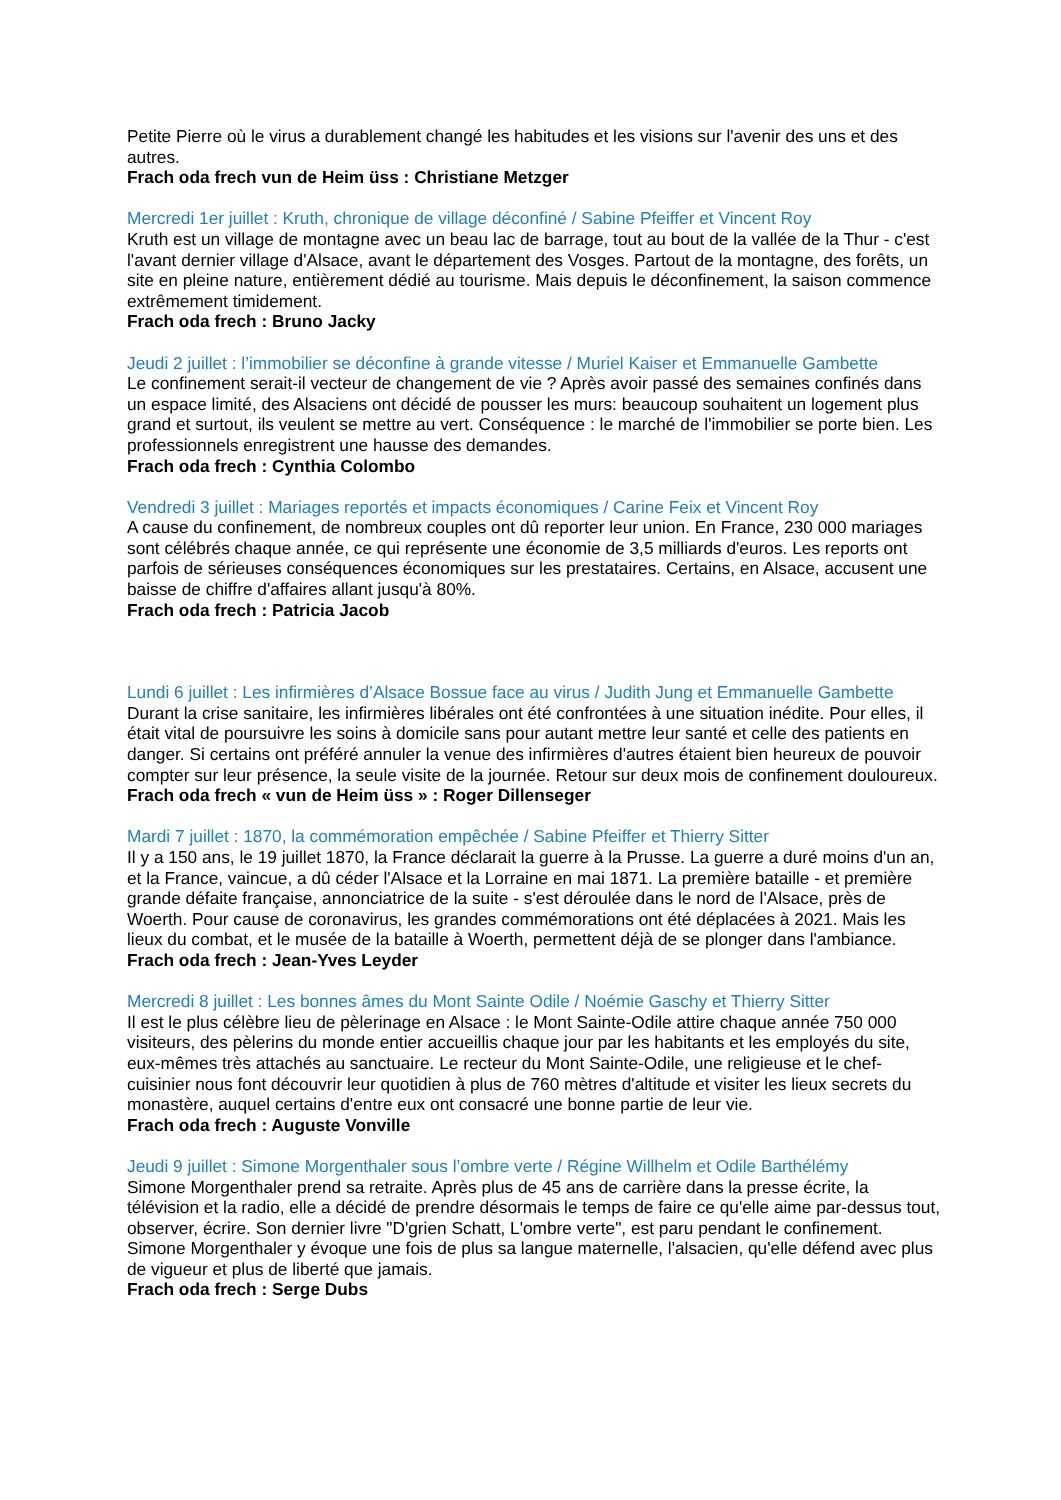Petite Pierre où le virus a durablement changé les habitudes et les visions sur l'avenir des uns et des autres.
Frach oda frech vun de Heim üss : Christiane Metzger
Mercredi 1er juillet : Kruth, chronique de village déconfiné / Sabine Pfeiffer et Vincent Roy
Kruth est un village de montagne avec un beau lac de barrage, tout au bout de la vallée de la Thur - c'est l'avant dernier village d'Alsace, avant le département des Vosges. Partout de la montagne, des forêts, un site en pleine nature, entièrement dédié au tourisme. Mais depuis le déconfinement, la saison commence extrêmement timidement.
Frach oda frech : Bruno Jacky
Jeudi 2 juillet : l’immobilier se déconfine à grande vitesse / Muriel Kaiser et Emmanuelle Gambette
Le confinement serait-il vecteur de changement de vie ? Après avoir passé des semaines confinés dans un espace limité, des Alsaciens ont décidé de pousser les murs: beaucoup souhaitent un logement plus grand et surtout, ils veulent se mettre au vert. Conséquence : le marché de l'immobilier se porte bien. Les professionnels enregistrent une hausse des demandes.
Frach oda frech : Cynthia Colombo
Vendredi 3 juillet : Mariages reportés et impacts économiques / Carine Feix et Vincent Roy
A cause du confinement, de nombreux couples ont dû reporter leur union. En France, 230 000 mariages sont célébrés chaque année, ce qui représente une économie de 3,5 milliards d'euros. Les reports ont parfois de sérieuses conséquences économiques sur les prestataires. Certains, en Alsace, accusent une baisse de chiffre d'affaires allant jusqu'à 80%.
Frach oda frech : Patricia Jacob
Lundi 6 juillet : Les infirmières d’Alsace Bossue face au virus / Judith Jung et Emmanuelle Gambette
Durant la crise sanitaire, les infirmières libérales ont été confrontées à une situation inédite. Pour elles, il était vital de poursuivre les soins à domicile sans pour autant mettre leur santé et celle des patients en danger. Si certains ont préféré annuler la venue des infirmières d'autres étaient bien heureux de pouvoir compter sur leur présence, la seule visite de la journée. Retour sur deux mois de confinement douloureux.
Frach oda frech « vun de Heim üss » : Roger Dillenseger
Mardi 7 juillet : 1870, la commémoration empêchée / Sabine Pfeiffer et Thierry Sitter
Il y a 150 ans, le 19 juillet 1870, la France déclarait la guerre à la Prusse. La guerre a duré moins d'un an, et la France, vaincue, a dû céder l'Alsace et la Lorraine en mai 1871. La première bataille - et première grande défaite française, annonciatrice de la suite - s'est déroulée dans le nord de l'Alsace, près de Woerth. Pour cause de coronavirus, les grandes commémorations ont été déplacées à 2021. Mais les lieux du combat, et le musée de la bataille à Woerth, permettent déjà de se plonger dans l'ambiance.
Frach oda frech : Jean-Yves Leyder
Mercredi 8 juillet : Les bonnes âmes du Mont Sainte Odile / Noémie Gaschy et Thierry Sitter
Il est le plus célèbre lieu de pèlerinage en Alsace : le Mont Sainte-Odile attire chaque année 750 000 visiteurs, des pèlerins du monde entier accueillis chaque jour par les habitants et les employés du site, eux-mêmes très attachés au sanctuaire. Le recteur du Mont Sainte-Odile, une religieuse et le chef-cuisinier nous font découvrir leur quotidien à plus de 760 mètres d'altitude et visiter les lieux secrets du monastère, auquel certains d'entre eux ont consacré une bonne partie de leur vie.
Frach oda frech : Auguste Vonville
Jeudi 9 juillet : Simone Morgenthaler sous l’ombre verte / Régine Willhelm et Odile Barthélémy
Simone Morgenthaler prend sa retraite. Après plus de 45 ans de carrière dans la presse écrite, la télévision et la radio, elle a décidé de prendre désormais le temps de faire ce qu'elle aime par-dessus tout, observer, écrire. Son dernier livre "D'grien Schatt, L'ombre verte", est paru pendant le confinement. Simone Morgenthaler y évoque une fois de plus sa langue maternelle, l'alsacien, qu'elle défend avec plus de vigueur et plus de liberté que jamais.
Frach oda frech : Serge Dubs